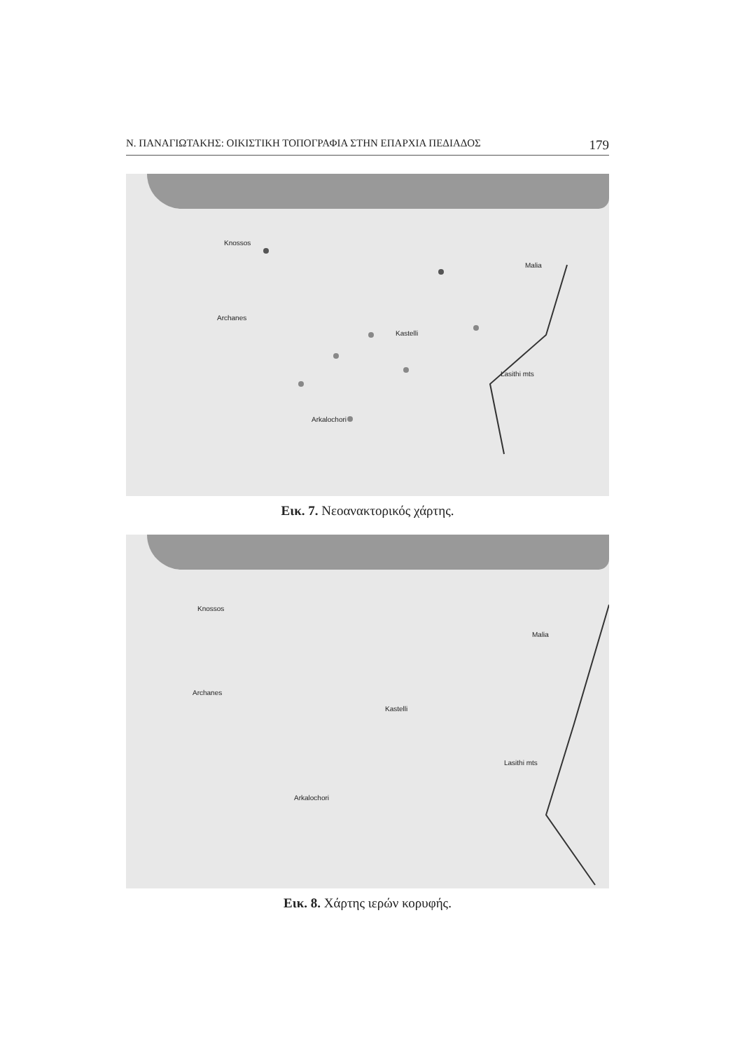Ν. ΠΑΝΑΓΙΩΤΑΚΗΣ: ΟΙΚΙΣΤΙΚΗ ΤΟΠΟΓΡΑΦΙΑ ΣΤΗΝ ΕΠΑΡΧΙΑ ΠΕΔΙΑΔΟΣ 179
Knossos
Archanes
Kastelli
Malia
Lasithi mts
Arkalochori
Εικ. 7. Νεοανακτορικός χάρτης.
Knossos
Archanes
Kastelli
Malia
Lasithi mts
Arkalochori
Εικ. 8. Χάρτης ιερών κορυφής.